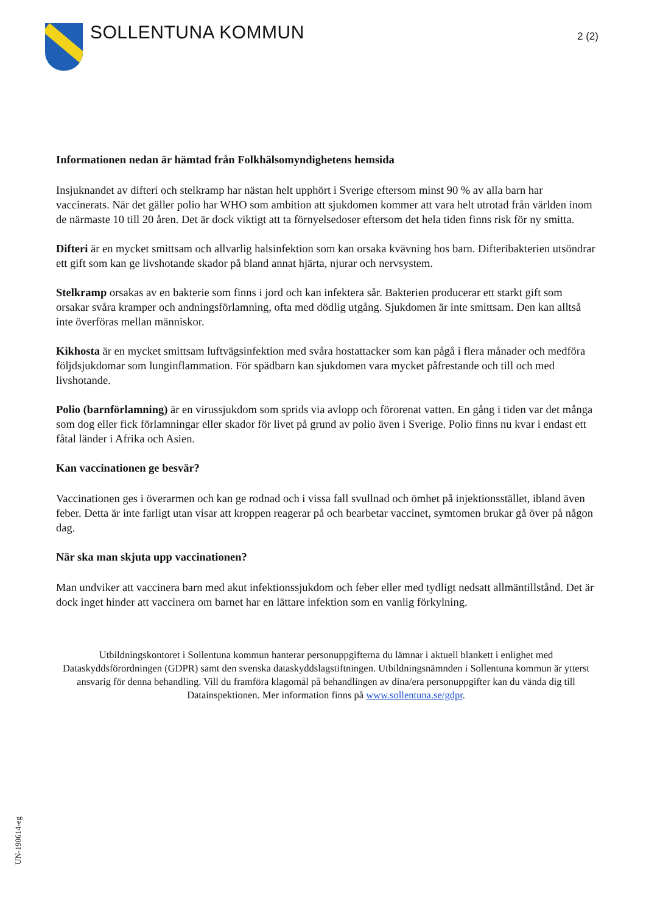SOLLENTUNA KOMMUN
2 (2)
Informationen nedan är hämtad från Folkhälsomyndighetens hemsida
Insjuknandet av difteri och stelkramp har nästan helt upphört i Sverige eftersom minst 90 % av alla barn har vaccinerats. När det gäller polio har WHO som ambition att sjukdomen kommer att vara helt utrotad från världen inom de närmaste 10 till 20 åren. Det är dock viktigt att ta förnyelsedoser eftersom det hela tiden finns risk för ny smitta.
Difteri är en mycket smittsam och allvarlig halsinfektion som kan orsaka kvävning hos barn. Difteribakterien utsöndrar ett gift som kan ge livshotande skador på bland annat hjärta, njurar och nervsystem.
Stelkramp orsakas av en bakterie som finns i jord och kan infektera sår. Bakterien producerar ett starkt gift som orsakar svåra kramper och andningsförlamning, ofta med dödlig utgång. Sjukdomen är inte smittsam. Den kan alltså inte överföras mellan människor.
Kikhosta är en mycket smittsam luftvägsinfektion med svåra hostattacker som kan pågå i flera månader och medföra följdsjukdomar som lunginflammation. För spädbarn kan sjukdomen vara mycket påfrestande och till och med livshotande.
Polio (barnförlamning) är en virussjukdom som sprids via avlopp och förorenat vatten. En gång i tiden var det många som dog eller fick förlamningar eller skador för livet på grund av polio även i Sverige. Polio finns nu kvar i endast ett fåtal länder i Afrika och Asien.
Kan vaccinationen ge besvär?
Vaccinationen ges i överarmen och kan ge rodnad och i vissa fall svullnad och ömhet på injektionsstället, ibland även feber. Detta är inte farligt utan visar att kroppen reagerar på och bearbetar vaccinet, symtomen brukar gå över på någon dag.
När ska man skjuta upp vaccinationen?
Man undviker att vaccinera barn med akut infektionssjukdom och feber eller med tydligt nedsatt allmäntillstånd. Det är dock inget hinder att vaccinera om barnet har en lättare infektion som en vanlig förkylning.
Utbildningskontoret i Sollentuna kommun hanterar personuppgifterna du lämnar i aktuell blankett i enlighet med Dataskyddsförordningen (GDPR) samt den svenska dataskyddslagstiftningen. Utbildningsnämnden i Sollentuna kommun är ytterst ansvarig för denna behandling. Vill du framföra klagomål på behandlingen av dina/era personuppgifter kan du vända dig till Datainspektionen. Mer information finns på www.sollentuna.se/gdpr.
UN-190614-eg